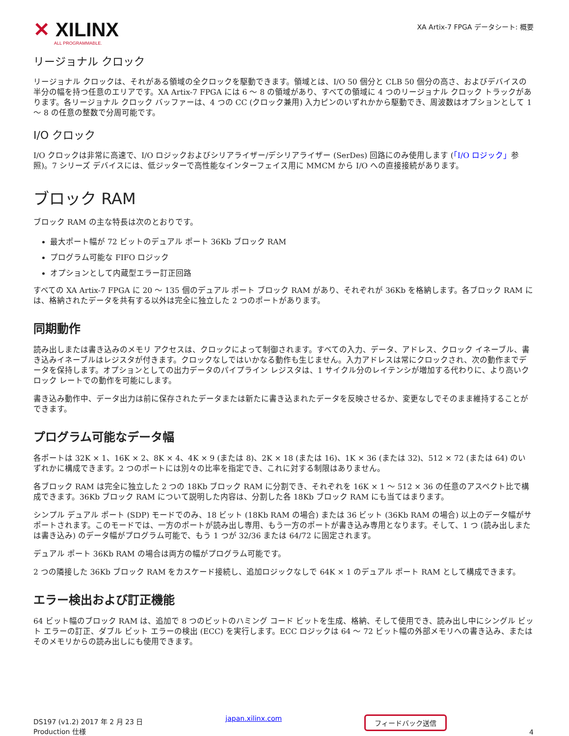✕ XILINX
ALL PROGRAMMABLE.
XA Artix-7 FPGA データシート: 概要
リージョナル クロック
リージョナル クロックは、それがある領域の全クロックを駆動できます。領域とは、I/O 50 個分と CLB 50 個分の高さ、およびデバイスの半分の幅を持つ任意のエリアです。XA Artix-7 FPGA には 6 〜 8 の領域があり、すべての領域に 4 つのリージョナル クロック トラックがあります。各リージョナル クロック バッファーは、4 つの CC (クロック兼用) 入力ピンのいずれかから駆動でき、周波数はオプションとして 1 〜 8 の任意の整数で分周可能です。
I/O クロック
I/O クロックは非常に高速で、I/O ロジックおよびシリアライザー/デシリアライザー (SerDes) 回路にのみ使用します (「I/O ロジック」参照)。7 シリーズ デバイスには、低ジッターで高性能なインターフェイス用に MMCM から I/O への直接接続があります。
ブロック RAM
ブロック RAM の主な特長は次のとおりです。
最大ポート幅が 72 ビットのデュアル ポート 36Kb ブロック RAM
プログラム可能な FIFO ロジック
オプションとして内蔵型エラー訂正回路
すべての XA Artix-7 FPGA に 20 〜 135 個のデュアル ポート ブロック RAM があり、それぞれが 36Kb を格納します。各ブロック RAM には、格納されたデータを共有する以外は完全に独立した 2 つのポートがあります。
同期動作
読み出しまたは書き込みのメモリ アクセスは、クロックによって制御されます。すべての入力、データ、アドレス、クロック イネーブル、書き込みイネーブルはレジスタが付きます。クロックなしではいかなる動作も生じません。入力アドレスは常にクロックされ、次の動作までデータを保持します。オプションとしての出力データのパイプライン レジスタは、1 サイクル分のレイテンシが増加する代わりに、より高いクロック レートでの動作を可能にします。
書き込み動作中、データ出力は前に保存されたデータまたは新たに書き込まれたデータを反映させるか、変更なしでそのまま維持することができます。
プログラム可能なデータ幅
各ポートは 32K × 1、16K × 2、8K × 4、4K × 9 (または 8)、2K × 18 (または 16)、1K × 36 (または 32)、512 × 72 (または 64) のいずれかに構成できます。2 つのポートには別々の比率を指定でき、これに対する制限はありません。
各ブロック RAM は完全に独立した 2 つの 18Kb ブロック RAM に分割でき、それぞれを 16K × 1 〜 512 × 36 の任意のアスペクト比で構成できます。36Kb ブロック RAM について説明した内容は、分割した各 18Kb ブロック RAM にも当てはまります。
シンプル デュアル ポート (SDP) モードでのみ、18 ビット (18Kb RAM の場合) または 36 ビット (36Kb RAM の場合) 以上のデータ幅がサポートされます。このモードでは、一方のポートが読み出し専用、もう一方のポートが書き込み専用となります。そして、1 つ (読み出しまたは書き込み) のデータ幅がプログラム可能で、もう 1 つが 32/36 または 64/72 に固定されます。
デュアル ポート 36Kb RAM の場合は両方の幅がプログラム可能です。
2 つの隣接した 36Kb ブロック RAM をカスケード接続し、追加ロジックなしで 64K × 1 のデュアル ポート RAM として構成できます。
エラー検出および訂正機能
64 ビット幅のブロック RAM は、追加で 8 つのビットのハミング コード ビットを生成、格納、そして使用でき、読み出し中にシングル ビット エラーの訂正、ダブル ビット エラーの検出 (ECC) を実行します。ECC ロジックは 64 〜 72 ビット幅の外部メモリへの書き込み、またはそのメモリからの読み出しにも使用できます。
DS197 (v1.2) 2017 年 2 月 23 日
Production 仕様
japan.xilinx.com
フィードバック送信
4